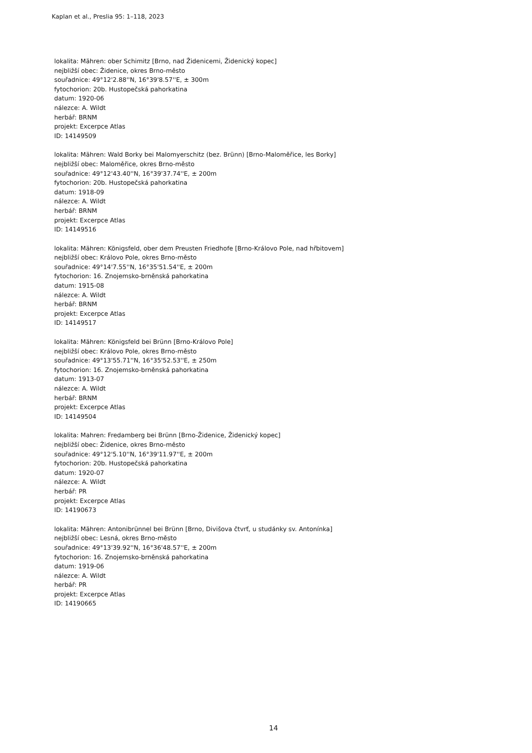Kaplan et al., Preslia 95: 1–118, 2023
lokalita: Mähren: ober Schimitz [Brno, nad Židenicemi, Židenický kopec]
nejbližší obec: Židenice, okres Brno-město
souřadnice: 49°12'2.88''N, 16°39'8.57''E, ± 300m
fytochorion: 20b. Hustopečská pahorkatina
datum: 1920-06
nálezce: A. Wildt
herbář: BRNM
projekt: Excerpce Atlas
ID: 14149509
lokalita: Mähren: Wald Borky bei Malomyerschitz (bez. Brünn) [Brno-Maloměřice, les Borky]
nejbližší obec: Maloměřice, okres Brno-město
souřadnice: 49°12'43.40''N, 16°39'37.74''E, ± 200m
fytochorion: 20b. Hustopečská pahorkatina
datum: 1918-09
nálezce: A. Wildt
herbář: BRNM
projekt: Excerpce Atlas
ID: 14149516
lokalita: Mähren: Königsfeld, ober dem Preusten Friedhofe [Brno-Královo Pole, nad hřbitovem]
nejbližší obec: Královo Pole, okres Brno-město
souřadnice: 49°14'7.55''N, 16°35'51.54''E, ± 200m
fytochorion: 16. Znojemsko-brněnská pahorkatina
datum: 1915-08
nálezce: A. Wildt
herbář: BRNM
projekt: Excerpce Atlas
ID: 14149517
lokalita: Mähren: Königsfeld bei Brünn [Brno-Královo Pole]
nejbližší obec: Královo Pole, okres Brno-město
souřadnice: 49°13'55.71''N, 16°35'52.53''E, ± 250m
fytochorion: 16. Znojemsko-brněnská pahorkatina
datum: 1913-07
nálezce: A. Wildt
herbář: BRNM
projekt: Excerpce Atlas
ID: 14149504
lokalita: Mahren: Fredamberg bei Brünn [Brno-Židenice, Židenický kopec]
nejbližší obec: Židenice, okres Brno-město
souřadnice: 49°12'5.10''N, 16°39'11.97''E, ± 200m
fytochorion: 20b. Hustopečská pahorkatina
datum: 1920-07
nálezce: A. Wildt
herbář: PR
projekt: Excerpce Atlas
ID: 14190673
lokalita: Mähren: Antonibrünnel bei Brünn [Brno, Divišova čtvrť, u studánky sv. Antonínka]
nejbližší obec: Lesná, okres Brno-město
souřadnice: 49°13'39.92''N, 16°36'48.57''E, ± 200m
fytochorion: 16. Znojemsko-brněnská pahorkatina
datum: 1919-06
nálezce: A. Wildt
herbář: PR
projekt: Excerpce Atlas
ID: 14190665
14